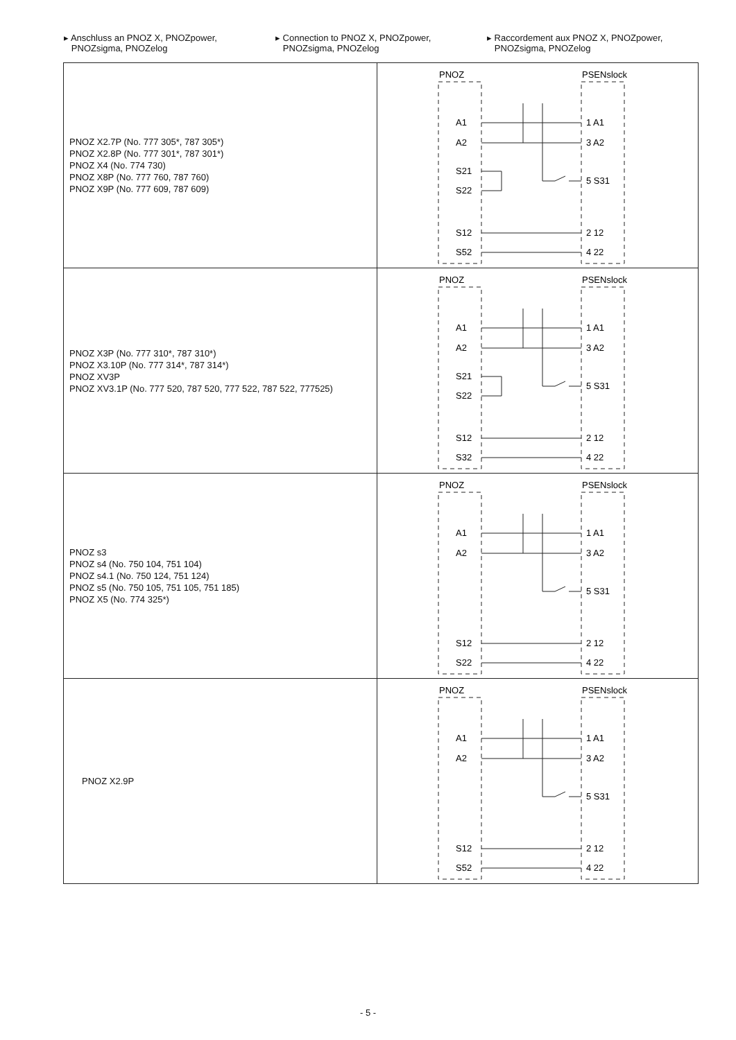▸ Anschluss an PNOZ X, PNOZpower,
PNOZsigma, PNOZelog
▸ Connection to PNOZ X, PNOZpower,
PNOZsigma, PNOZelog
▸ Raccordement aux PNOZ X, PNOZpower,
PNOZsigma, PNOZelog
| PNOZ X2.7P (No. 777 305*, 787 305*) PNOZ X2.8P (No. 777 301*, 787 301*) PNOZ X4 (No. 774 730) PNOZ X8P (No. 777 760, 787 760) PNOZ X9P (No. 777 609, 787 609) | PNOZ PSENslock A1 A2 S21 S22 S12 S52 1 A1 3 A2 5 S31 2 12 4 22 |
| PNOZ X3P (No. 777 310*, 787 310*) PNOZ X3.10P (No. 777 314*, 787 314*) PNOZ XV3P PNOZ XV3.1P (No. 777 520, 787 520, 777 522, 787 522, 777525) | PNOZ PSENslock A1 A2 S21 S22 S12 S32 1 A1 3 A2 5 S31 2 12 4 22 |
| PNOZ s3 PNOZ s4 (No. 750 104, 751 104) PNOZ s4.1 (No. 750 124, 751 124) PNOZ s5 (No. 750 105, 751 105, 751 185) PNOZ X5 (No. 774 325*) | PNOZ PSENslock A1 A2 S12 S22 1 A1 3 A2 5 S31 2 12 4 22 |
| PNOZ X2.9P | PNOZ PSENslock A1 A2 S12 S52 1 A1 3 A2 5 S31 2 12 4 22 |
- 5 -